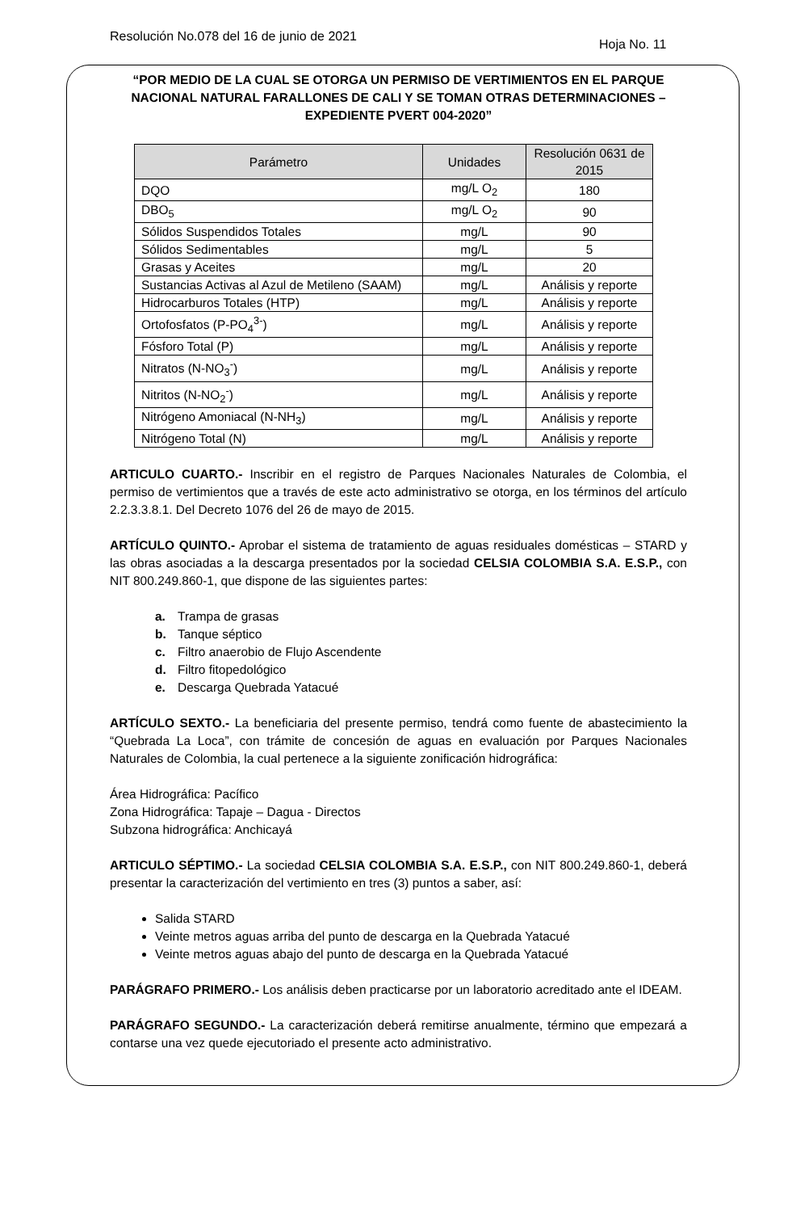Resolución No.078 del 16 de junio de 2021
Hoja No. 11
“POR MEDIO DE LA CUAL SE OTORGA UN PERMISO DE VERTIMIENTOS EN EL PARQUE NACIONAL NATURAL FARALLONES DE CALI Y SE TOMAN OTRAS DETERMINACIONES – EXPEDIENTE PVERT 004-2020”
| Parámetro | Unidades | Resolución 0631 de 2015 |
| --- | --- | --- |
| DQO | mg/L O<sub>2</sub> | 180 |
| DBO<sub>5</sub> | mg/L O<sub>2</sub> | 90 |
| Sólidos Suspendidos Totales | mg/L | 90 |
| Sólidos Sedimentables | mg/L | 5 |
| Grasas y Aceites | mg/L | 20 |
| Sustancias Activas al Azul de Metileno (SAAM) | mg/L | Análisis y reporte |
| Hidrocarburos Totales (HTP) | mg/L | Análisis y reporte |
| Ortofosfatos (P-PO<sub>4</sub><sup>3-</sup>) | mg/L | Análisis y reporte |
| Fósforo Total (P) | mg/L | Análisis y reporte |
| Nitratos (N-NO<sub>3</sub><sup>-</sup>) | mg/L | Análisis y reporte |
| Nitritos (N-NO<sub>2</sub><sup>-</sup>) | mg/L | Análisis y reporte |
| Nitrógeno Amoniacal (N-NH<sub>3</sub>) | mg/L | Análisis y reporte |
| Nitrógeno Total (N) | mg/L | Análisis y reporte |
ARTICULO CUARTO.- Inscribir en el registro de Parques Nacionales Naturales de Colombia, el permiso de vertimientos que a través de este acto administrativo se otorga, en los términos del artículo 2.2.3.3.8.1. Del Decreto 1076 del 26 de mayo de 2015.
ARTÍCULO QUINTO.- Aprobar el sistema de tratamiento de aguas residuales domésticas – STARD y las obras asociadas a la descarga presentados por la sociedad CELSIA COLOMBIA S.A. E.S.P., con NIT 800.249.860-1, que dispone de las siguientes partes:
a. Trampa de grasas
b. Tanque séptico
c. Filtro anaerobio de Flujo Ascendente
d. Filtro fitopedológico
e. Descarga Quebrada Yatacué
ARTÍCULO SEXTO.- La beneficiaria del presente permiso, tendrá como fuente de abastecimiento la “Quebrada La Loca”, con trámite de concesión de aguas en evaluación por Parques Nacionales Naturales de Colombia, la cual pertenece a la siguiente zonificación hidrográfica:
Área Hidrográfica: Pacífico
Zona Hidrográfica: Tapaje – Dagua - Directos
Subzona hidrográfica: Anchicayá
ARTICULO SÉPTIMO.- La sociedad CELSIA COLOMBIA S.A. E.S.P., con NIT 800.249.860-1, deberá presentar la caracterización del vertimiento en tres (3) puntos a saber, así:
Salida STARD
Veinte metros aguas arriba del punto de descarga en la Quebrada Yatacué
Veinte metros aguas abajo del punto de descarga en la Quebrada Yatacué
PARÁGRAFO PRIMERO.- Los análisis deben practicarse por un laboratorio acreditado ante el IDEAM.
PARÁGRAFO SEGUNDO.- La caracterización deberá remitirse anualmente, término que empezará a contarse una vez quede ejecutoriado el presente acto administrativo.